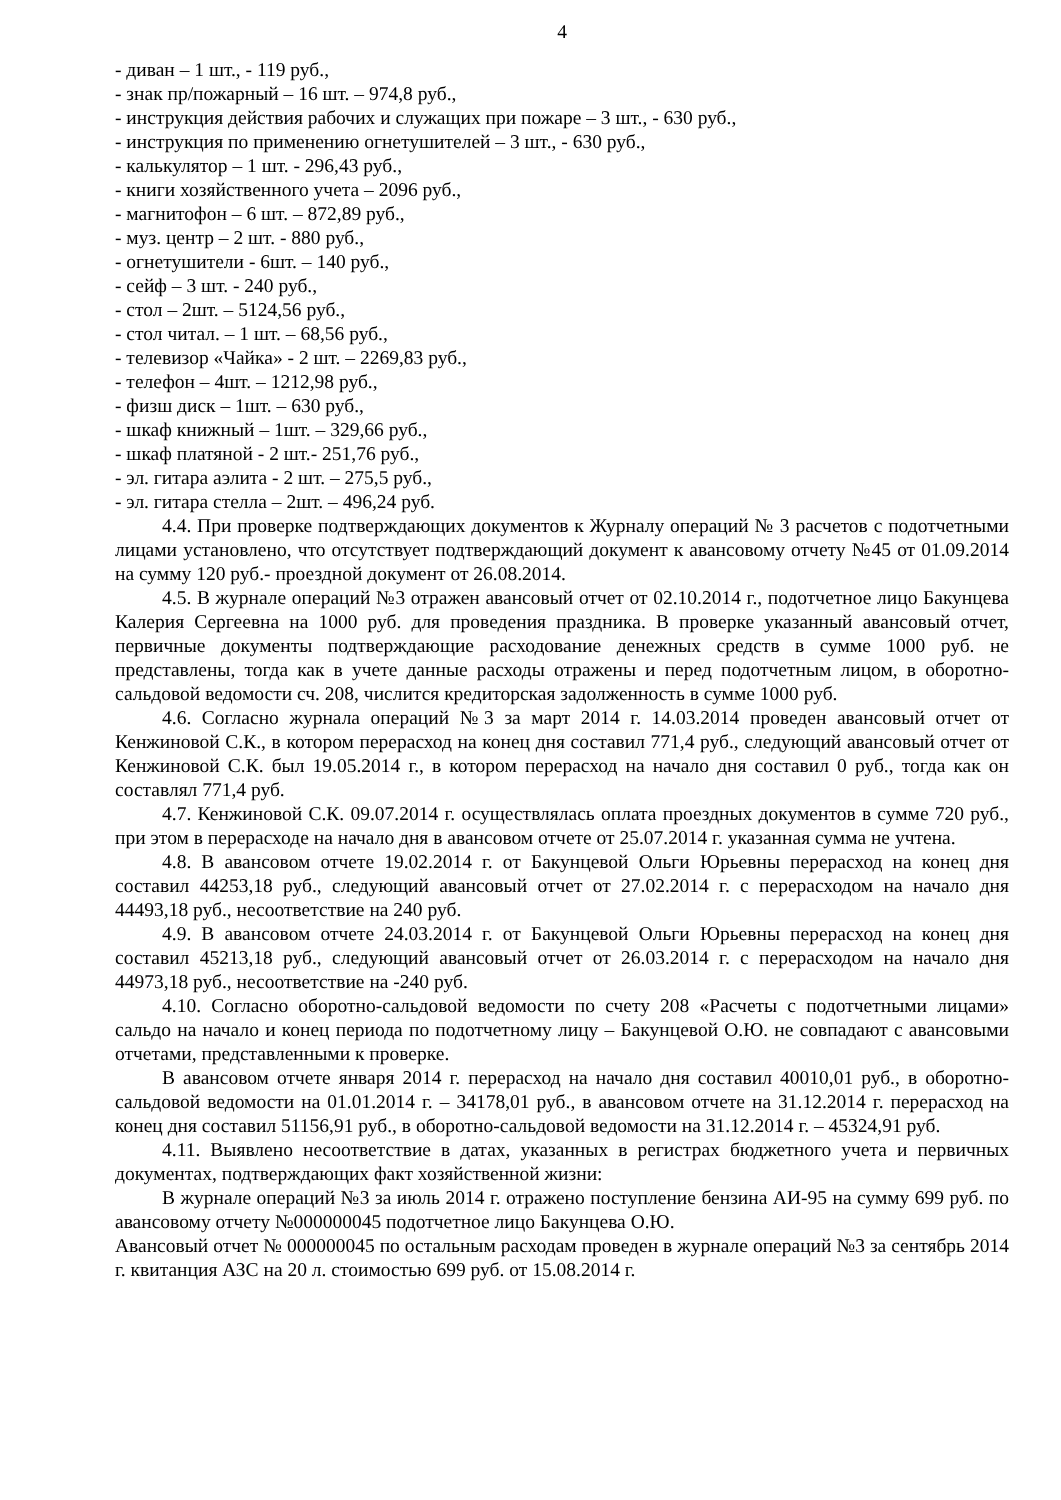4
- диван – 1 шт., - 119 руб.,
- знак пр/пожарный – 16 шт. – 974,8 руб.,
- инструкция действия рабочих и служащих при пожаре – 3 шт., - 630 руб.,
- инструкция по применению огнетушителей – 3 шт., - 630 руб.,
- калькулятор – 1 шт. - 296,43 руб.,
- книги хозяйственного учета – 2096 руб.,
- магнитофон – 6 шт. – 872,89 руб.,
- муз. центр – 2 шт. - 880 руб.,
- огнетушители - 6шт. – 140 руб.,
- сейф – 3 шт. - 240 руб.,
- стол – 2шт. – 5124,56 руб.,
- стол читал. – 1 шт. – 68,56 руб.,
- телевизор «Чайка» - 2 шт. – 2269,83 руб.,
- телефон – 4шт. – 1212,98 руб.,
- физш диск – 1шт. – 630 руб.,
- шкаф книжный – 1шт. – 329,66 руб.,
- шкаф платяной - 2 шт.- 251,76 руб.,
- эл. гитара аэлита - 2 шт. – 275,5 руб.,
- эл. гитара стелла – 2шт. – 496,24 руб.
4.4. При проверке подтверждающих документов к Журналу операций № 3 расчетов с подотчетными лицами установлено, что отсутствует подтверждающий документ к авансовому отчету №45 от 01.09.2014 на сумму 120 руб.- проездной документ от 26.08.2014.
4.5. В журнале операций №3 отражен авансовый отчет от 02.10.2014 г., подотчетное лицо Бакунцева Калерия Сергеевна на 1000 руб. для проведения праздника. В проверке указанный авансовый отчет, первичные документы подтверждающие расходование денежных средств в сумме 1000 руб. не представлены, тогда как в учете данные расходы отражены и перед подотчетным лицом, в оборотно-сальдовой ведомости сч. 208, числится кредиторская задолженность в сумме 1000 руб.
4.6. Согласно журнала операций №3 за март 2014 г. 14.03.2014 проведен авансовый отчет от Кенжиновой С.К., в котором перерасход на конец дня составил 771,4 руб., следующий авансовый отчет от Кенжиновой С.К. был 19.05.2014 г., в котором перерасход на начало дня составил 0 руб., тогда как он составлял 771,4 руб.
4.7. Кенжиновой С.К. 09.07.2014 г. осуществлялась оплата проездных документов в сумме 720 руб., при этом в перерасходе на начало дня в авансовом отчете от 25.07.2014 г. указанная сумма не учтена.
4.8. В авансовом отчете 19.02.2014 г. от Бакунцевой Ольги Юрьевны перерасход на конец дня составил 44253,18 руб., следующий авансовый отчет от 27.02.2014 г. с перерасходом на начало дня 44493,18 руб., несоответствие на 240 руб.
4.9. В авансовом отчете 24.03.2014 г. от Бакунцевой Ольги Юрьевны перерасход на конец дня составил 45213,18 руб., следующий авансовый отчет от 26.03.2014 г. с перерасходом на начало дня 44973,18 руб., несоответствие на -240 руб.
4.10. Согласно оборотно-сальдовой ведомости по счету 208 «Расчеты с подотчетными лицами» сальдо на начало и конец периода по подотчетному лицу – Бакунцевой О.Ю. не совпадают с авансовыми отчетами, представленными к проверке.
В авансовом отчете января 2014 г. перерасход на начало дня составил 40010,01 руб., в оборотно-сальдовой ведомости на 01.01.2014 г. – 34178,01 руб., в авансовом отчете на 31.12.2014 г. перерасход на конец дня составил 51156,91 руб., в оборотно-сальдовой ведомости на 31.12.2014 г. – 45324,91 руб.
4.11. Выявлено несоответствие в датах, указанных в регистрах бюджетного учета и первичных документах, подтверждающих факт хозяйственной жизни:
В журнале операций №3 за июль 2014 г. отражено поступление бензина АИ-95 на сумму 699 руб. по авансовому отчету №000000045 подотчетное лицо Бакунцева О.Ю.
Авансовый отчет № 000000045 по остальным расходам проведен в журнале операций №3 за сентябрь 2014 г. квитанция АЗС на 20 л. стоимостью 699 руб. от 15.08.2014 г.